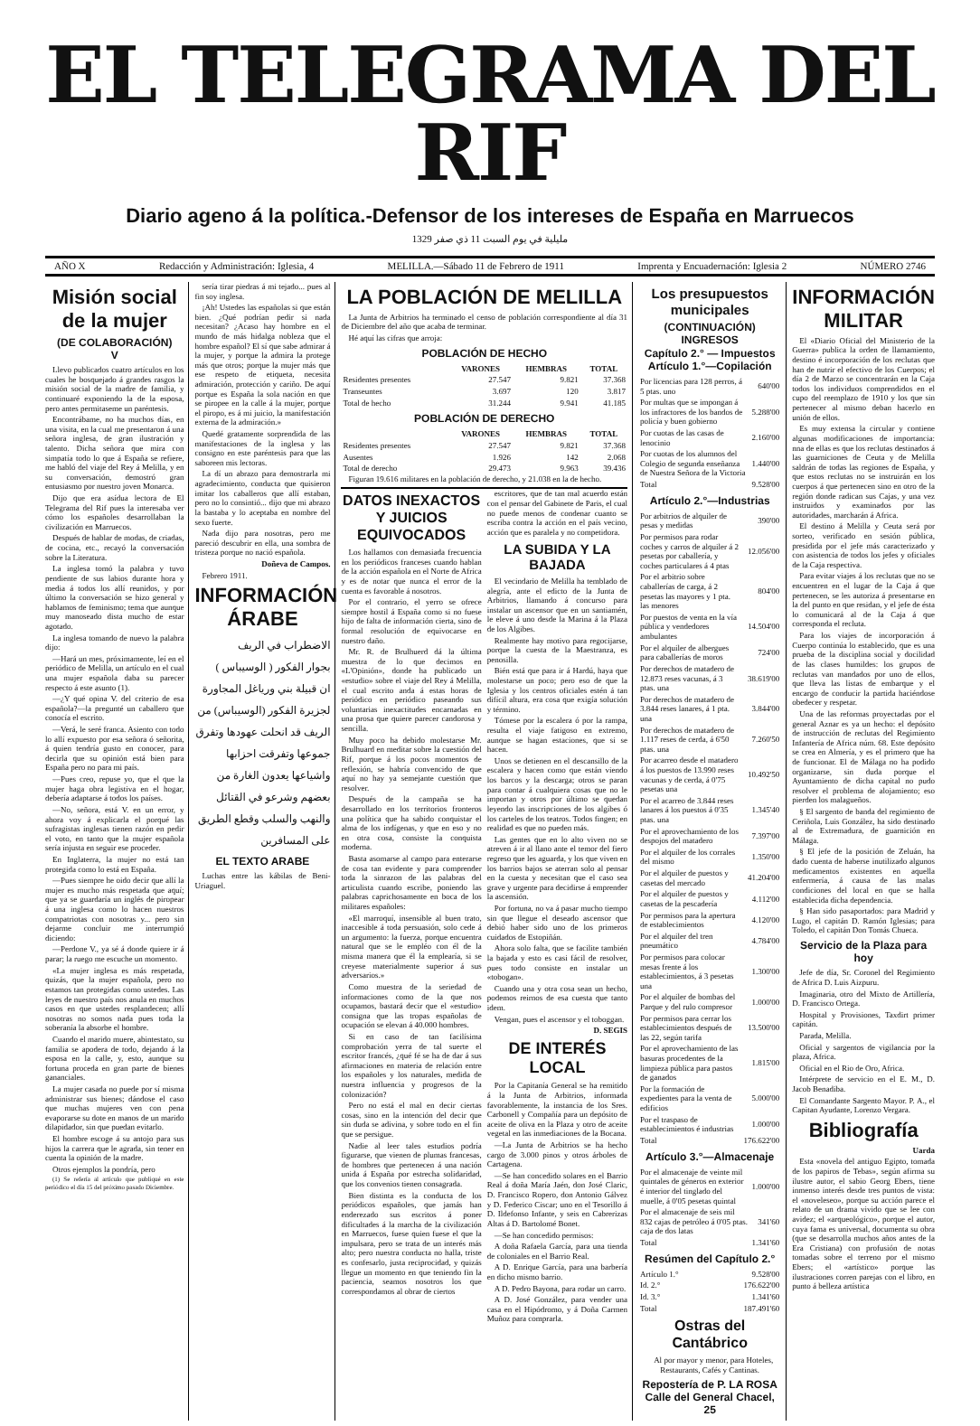EL TELEGRAMA DEL RIF
Diario ageno á la política.-Defensor de los intereses de España en Marruecos
مليلية في يوم السبت 11 ذي صفر 1329
AÑO X Redacción y Administración: Iglesia, 4 MELILLA.—Sábado 11 de Febrero de 1911 Imprenta y Encuadernación: Iglesia 2 NÚMERO 2746
Misión social de la mujer
(DE COLABORACIÓN)
V
Llevo publicados cuatro artículos en los cuales he bosquejado á grandes rasgos la misión social de la madre de familia, y continuaré exponiendo la de la esposa, pero antes permitaseme un paréntesis.
Encontrábame, no ha muchos días, en una visita, en la cual me presentaron á una señora inglesa, de gran ilustración y talento. Dicha señora que mira con simpatía todo lo que á España se refiere, me habló del viaje del Rey á Melilla, y en su conversación, demostró gran entusiasmo por nuestro joven Monarca.
Dijo que era asídua lectora de El Telegrama del Rif pues la interesaba ver cómo los españoles desarrollaban la civilización en Marruecos.
Después de hablar de modas, de criadas, de cocina, etc., recayó la conversación sobre la Literatura.
La inglesa tomó la palabra y tuvo pendiente de sus labios durante hora y media á todos los allí reunidos, y por último la conversación se hizo general y hablamos de feminismo; tema que aunque muy manoseado dista mucho de estar agotado.
La inglesa tomando de nuevo la palabra dijo:
—Hará un mes, próximamente, leí en el periódico de Melilla, un artículo en el cual una mujer española daba su parecer respecto á este asunto (1).
—¿Y qué opina V. del criterio de esa española?—la pregunté un caballero que conocía el escrito.
—Verá, le seré franca. Asiento con todo lo allí expuesto por esa señora ó señorita, á quien tendría gusto en conocer, para decirla que su opinión está bien para España pero no para mi país.
—Pues creo, repuse yo, que el que la mujer haga obra legistiva en el hogar, debería adaptarse á todos los países.
—No, señora, está V. en un error, y ahora voy á explicarla el porqué las sufragistas inglesas tienen razón en pedir el voto, en tanto que la mujer española sería injusta en seguir ese proceder.
En Inglaterra, la mujer no está tan protegida como lo está en España.
—Pues siempre he oido decir que allí la mujer es mucho más respetada que aquí; que ya se guardaría un inglés de piropear á una inglesa como lo hacen nuestros compatriotas con nosotras y... pero sin dejarme concluir me interrumpió diciendo:
—Perdone V., ya sé á donde quiere ir á parar; la ruego me escuche un momento.
«La mujer inglesa es más respetada, quizás, que la mujer española, pero no estamos tan protegidas como ustedes. Las leyes de nuestro país nos anula en muchos casos en que ustedes resplandecen; allí nosotras no somos nada pues toda la soberanía la absorbe el hombre.
Cuando el marido muere, abintestato, su familia se apodera de todo, dejando á la esposa en la calle, y, esto, aunque su fortuna proceda en gran parte de bienes gananciales.
La mujer casada no puede por sí misma administrar sus bienes; dándose el caso que muchas mujeres ven con pena evaporarse su dote en manos de un marido dilapidador, sin que puedan evitarlo.
El hombre escoge á su antojo para sus hijos la carrera que le agrada, sin tener en cuenta la opinión de la madre.
Otros ejemplos la pondría, pero
(1) Se refería al artículo que publiqué en este periódico el día 15 del próximo pasado Diciembre.
sería tirar piedras á mi tejado... pues al fin soy inglesa.
¡Ah! Ustedes las españolas si que están bien. ¿Qué podrían pedir si nada necesitan? ¿Acaso hay hombre en el mundo de más hidalga nobleza que el hombre español? El sí que sabe admirar á la mujer, y porque la admira la protege más que otros; porque la mujer más que ese respeto de etiqueta, necesita admiración, protección y cariño. De aquí porque es España la sola nación en que se piropee en la calle á la mujer, porque el piropo, es á mi juicio, la manifestación externa de la admiración.»
Quedé gratamente sorprendida de las manifestaciones de la inglesa y las consigno en este paréntesis para que las saboreen mis lectoras.
La dí un abrazo para demostrarla mi agradecimiento, conducta que quisieron imitar los caballeros que allí estaban, pero no lo consintió... dijo que mi abrazo la bastaba y lo aceptaba en nombre del sexo fuerte.
Nada dijo para nosotras, pero me pareció descubrir en ella, una sombra de tristeza porque no nació española.
Doñeva de Campos.
Febrero 1911.
INFORMACIÓN ÁRABE
الاضطراب في الريف
بجوار الفكور ( الوسيباس )
ان قبيلة بني ورياغل المجاورة لجزيرة الفكور (الوسيباس) من الريف قد انحلت عهودها وتفرق جموعها وتفرقت احزابها واشياعها يعدون الغارة من بعضهم وشرعو في القتائل والنهب والسلب وقطع الطريق على المسافرين
EL TEXTO ARABE
Luchas entre las kábilas de Beni-Uriaguel.
LA POBLACIÓN DE MELILLA
La Junta de Arbitrios ha terminado el censo de población correspondiente al día 31 de Diciembre del año que acaba de terminar.
Hé aquí las cifras que arroja:
POBLACIÓN DE HECHO
| | VARONES | HEMBRAS | TOTAL |
| --- | --- | --- | --- |
| Residentes presentes | 27.547 | 9.821 | 37.368 |
| Transeuntes | 3.697 | 120 | 3.817 |
| Total de hecho | 31.244 | 9.941 | 41.185 |
POBLACIÓN DE DERECHO
| | VARONES | HEMBRAS | TOTAL |
| --- | --- | --- | --- |
| Residentes presentes | 27.547 | 9.821 | 37.368 |
| Ausentes | 1.926 | 142 | 2.068 |
| Total de derecho | 29.473 | 9.963 | 39.436 |
Figuran 19.616 militares en la población de derecho, y 21.038 en la de hecho.
DATOS INEXACTOS Y JUICIOS EQUIVOCADOS
Los hallamos con demasiada frecuencia en los periódicos franceses cuando hablan de la acción española en el Norte de Africa y es de notar que nunca el error de la cuenta es favorable á nosotros.
Por el contrario, el yerro se ofrece siempre hostil á España como si no fuese hijo de falta de información cierta, sino de formal resolución de equivocarse en nuestro daño.
Mr. R. de Brulhuerd dá la última muestra de lo que decimos en «L'Opinión», donde ha publicado un «estudio» sobre el viaje del Rey á Melilla, el cual escrito anda á estas horas de periódico en periódico paseando sus voluntarias inexactitudes encarnadas en una prosa que quiere parecer candorosa y sencilla.
Muy poco ha debido molestarse Mr. Brulhuard en meditar sobre la cuestión del Rif, porque á los pocos momentos de reflexión, se habría convencido de que aquí no hay ya semejante cuestión que resolver.
Después de la campaña se ha desarrollado en los territorios fronteros una política que ha sabido conquistar el alma de los indígenas, y que en eso y no en otra cosa, consiste la conquista moderna.
Basta asomarse al campo para enterarse de cosa tan evidente y para comprender toda la sinrazon de las palabras del articulista cuando escribe, poniendo las palabras caprichosamente en boca de los militares españoles:
«El marroquí, insensible al buen trato, inaccesible á toda persuasión, solo cede á un argumento: la fuerza, porque encuentra natural que se le empléo con él de la misma manera que él la emplearía, si se creyese materialmente superior á sus adversarios.»
Como muestra de la seriedad de informaciones como de la que nos ocupamos, bastará decir que el «estudio» consigna que las tropas españolas de ocupación se elevan á 40.000 hombres.
Si en caso de tan facilísima comprobación yerra de tal suerte el escritor francés, ¿qué fé se ha de dar á sus afirmaciones en materia de relación entre los españoles y los naturales, medida de nuestra influencia y progresos de la colonización?
Pero no está el mal en decir ciertas cosas, sino en la intención del decir que sin duda se adivina, y sobre todo en el fin que se persigue.
Nadie al leer tales estudios podría figurarse, que vienen de plumas francesas, de hombres que pertenecen á una nación unida á España por estrecha solidaridad, que los convenios tienen consagrada.
Bien distinta es la conducta de los periódicos españoles, que jamás han enderezado sus escritos á poner dificultades á la marcha de la civilización en Marruecos, fuese quien fuese el que la impulsara, pero se trata de un interés más alto; pero nuestra conducta no halla, triste es confesarlo, justa reciprocidad, y quizás llegue un momento en que teniendo fin la paciencia, seamos nosotros los que correspondamos al obrar de ciertos
escritores, que de tan mal acuerdo están con el pensar del Gabinete de Paris, el cual no puede menos de condenar cuanto se escriba contra la acción en el país vecino, acción que es paralela y no competidora.
LA SUBIDA Y LA BAJADA
El vecindario de Melilla ha temblado de alegría, ante el edicto de la Junta de Arbitrios, llamando á concurso para instalar un ascensor que en un santiamén, le eleve á uno desde la Marina á la Plaza de los Algibes.
Realmente hay motivo para regocijarse, porque la cuesta de la Maestranza, es penosilla.
Bién está que para ir á Hardú, haya que molestarse un poco; pero eso de que la Iglesia y los centros oficiales estén á tan difícil altura, era cosa que exigía solución y término.
Tómese por la escalera ó por la rampa, resulta el viaje fatigoso en extremo, aunque se hagan estaciones, que si se hacen.
Unos se detienen en el descansillo de la escalera y hacen como que están viendo los barcos y la descarga; otros se paran para contar á cualquiera cosas que no le importan y otros por último se quedan leyendo las inscripciones de los algibes ó los carteles de los teatros. Todos fingen; en realidad es que no pueden más.
Las gentes que en lo alto viven no se atreven á ir al llano ante el temor del fiero regreso que les aguarda, y los que viven en los barrios bajos se aterran solo al pensar en la cuesta y necesitan que el caso sea grave y urgente para decidirse á emprender la ascensión.
Por fortuna, no va á pasar mucho tiempo sin que llegue el deseado ascensor que debió haber sido uno de los primeros cuidados de Estopiñán.
Ahora solo falta, que se facilite también la bajada y esto es casi fácil de resolver, pues todo consiste en instalar un «tobogan».
Cuando una y otra cosa sean un hecho, podemos reirnos de esa cuesta que tanto idem.
Vengan, pues el ascensor y el toboggan.
D. SEGIS
DE INTERÉS LOCAL
Por la Capitanía General se ha remitido á la Junta de Arbitrios, informada favorablemente, la instancia de los Sres. Carbonell y Compañía para un depósito de aceite de oliva en la Plaza y otro de aceite vegetal en las inmediaciones de la Bocana.
—La Junta de Arbitrios se ha hecho cargo de 3.000 pinos y otros árboles de Cartagena.
—Se han concedido solares en el Barrio Real á doña María Jaén, don José Claric, D. Francisco Ropero, don Antonio Gálvez y D. Federico Ciscar; uno en el Tesorillo á D. Ildefonso Infante, y seis en Cabrerizas Altas á D. Bartolomé Bonet.
—Se han concedido permisos:
A doña Rafaela García, para una tienda de coloniales en el Barrio Real.
A D. Enrique García, para una barbería en dicho mismo barrio.
A D. Pedro Bayona, para rodar un carro.
A D. José González, para vender una casa en el Hipódromo, y á Doña Carmen Muñoz para comprarla.
Los presupuestos municipales
(CONTINUACIÓN)
INGRESOS
Capítulo 2.° — Impuestos
Artículo 1.°—Copilación
| Por licencias para 128 perros, á 5 ptas. uno | 640'00 |
| Por multas que se impongan á los infractores de los bandos de policía y buen gobierno | 5.288'00 |
| Por cuotas de las casas de lenocinio | 2.160'00 |
| Por cuotas de los alumnos del Colegio de segunda enseñanza de Nuestra Señora de la Victoria | 1.440'00 |
| Total | 9.528'00 |
Artículo 2.°—Industrias
| Por arbitrios de alquiler de pesas y medidas | 390'00 |
| Por permisos para rodar coches y carros de alquiler á 2 pesetas por caballería, y coches particulares á 4 ptas | 12.056'00 |
| Por el arbitrio sobre caballerías de carga, á 2 pesetas las mayores y 1 pta. las menores | 804'00 |
| Por puestos de venta en la vía pública y vendedores ambulantes | 14.504'00 |
| Por el alquiler de albergues para caballerías de moros | 724'00 |
| Por derechos de matadero de 12.873 reses vacunas, á 3 ptas. una | 38.619'00 |
| Por derechos de matadero de 3.844 reses lanares, á 1 pta. una | 3.844'00 |
| Por derechos de matadero de 1.117 reses de cerda, á 6'50 ptas. una | 7.260'50 |
| Por acarreo desde el matadero á los puestos de 13.990 reses vacunas y de cerda, á 0'75 pesetas una | 10.492'50 |
| Por el acarreo de 3.844 reses lanares á los puestos á 0'35 ptas. una | 1.345'40 |
| Por el aprovechamiento de los despojos del matadero | 7.397'00 |
| Por el alquiler de los corrales del mismo | 1.350'00 |
| Por el alquiler de puestos y casetas del mercado | 41.204'00 |
| Por el alquiler de puestos y casetas de la pescadería | 4.112'00 |
| Por permisos para la apertura de establecimientos | 4.120'00 |
| Por el alquiler del tren pneumático | 4.784'00 |
| Por permisos para colocar mesas frente á los establecimientos, á 3 pesetas una | 1.300'00 |
| Por el alquiler de bombas del Parque y del rulo compresor | 1.000'00 |
| Por permisos para cerrar los establecimientos después de las 22, según tarifa | 13.500'00 |
| Por el aprovechamiento de las basuras procedentes de la limpieza pública para pastos de ganados | 1.815'00 |
| Por la formación de expedientes para la venta de edificios | 5.000'00 |
| Por el traspaso de establecimientos é industrias | 1.000'00 |
| Total | 176.622'00 |
Artículo 3.°—Almacenaje
| Por el almacenaje de veinte mil quintales de géneros en exterior é interior del tinglado del muelle, á 0'05 pesetas quintal | 1.000'00 |
| Por el almacenaje de seis mil 832 cajas de petróleo á 0'05 ptas. caja de dos latas | 341'60 |
| Total | 1.341'60 |
Resúmen del Capítulo 2.°
| Artículo 1.° | 9.528'00 |
| Id. 2.° | 176.622'00 |
| Id. 3.° | 1.341'60 |
| Total | 187.491'60 |
Ostras del Cantábrico
Al por mayor y menor, para Hoteles, Restaurants, Cafés y Cantinas.
Repostería de P. LA ROSA
Calle del General Chacel, 25
INFORMACIÓN MILITAR
El «Diario Oficial del Ministerio de la Guerra» publica la orden de llamamiento, destino é incorporación de los reclutas que han de nutrir el efectivo de los Cuerpos; el día 2 de Marzo se concentrarán en la Caja todos los individuos comprendidos en el cupo del reemplazo de 1910 y los que sin pertenecer al mismo deban hacerlo en unión de ellos.
Es muy extensa la circular y contiene algunas modificaciones de importancia: nna de ellas es que los reclutas destinados á las guarniciones de Ceuta y de Melilla saldrán de todas las regiones de España, y que estos reclutas no se instruirán en los cuerpos á que pertenecen sino en otro de la región donde radican sus Cajas, y una vez instruidos y examinados por las autoridades, marcharán á Africa.
El destino á Melilla y Ceuta será por sorteo, verificado en sesión pública, presidida por el jefe más caracterizado y con asistencia de todos los jefes y oficiales de la Caja respectiva.
Para evitar viajes á los reclutas que no se encuentren en el lugar de la Caja á que pertenecen, se les autoriza á presentarse en la del punto en que residan, y el jefe de ésta lo comunicará al de la Caja á que corresponda el recluta.
Para los viajes de incorporación á Cuerpo continúa lo establecido, que es una prueba de la disciplina social y docilidad de las clases humildes: los grupos de reclutas van mandados por uno de ellos, que lleva las listas de embarque y el encargo de conducir la partida haciéndose obedecer y respetar.
Una de las reformas proyectadas por el general Aznar es ya un hecho: el depósito de instrucción de reclutas del Regimiento Infantería de Africa núm. 68. Este depósito se crea en Almería, y es el primero que ha de funcionar. El de Málaga no ha podido organizarse, sin duda porque el Ayuntamiento de dicha capital no pudo resolver el problema de alojamiento; eso pierden los malagueños.
§ El sargento de banda del regimiento de Ceriñola, Luis González, ha sido destinado al de Extremadura, de guarnición en Málaga.
§ El jefe de la posición de Zeluán, ha dado cuenta de haberse inutilizado algunos medicamentos existentes en aquella enfermería, á causa de las malas condiciones del local en que se halla establecida dicha dependencia.
§ Han sido pasaportados: para Madrid y Lugo, el capitán D. Ramón Iglesias; para Toledo, el capitán Don Tomás Chueca.
Servicio de la Plaza para hoy
Jefe de día, Sr. Coronel del Regimiento de Africa D. Luis Aizpuru.
Imaginaria, otro del Mixto de Artillería, D. Francisco Ortega.
Hospital y Provisiones, Taxdirt primer capitán.
Parada, Melilla.
Oficial y sargentos de vigilancia por la plaza, Africa.
Oficial en el Rio de Oro, Africa.
Intérprete de servicio en el E. M., D. Jacob Benadiba.
El Comandante Sargento Mayor. P. A., el Capitan Ayudante, Lorenzo Vergara.
Bibliografía
Uarda
Esta «novela del antiguo Egipto, tomada de los papiros de Tebas», según afirma su ilustre autor, el sabio Georg Ebers, tiene inmenso interés desde tres puntos de vista: el «noveleseo», porque su acción parece el relato de un drama vivido que se lee con avidez; el «arqueológico», porque el autor, cuya fama es universal, documenta su obra (que se desarrolla muchos años antes de la Era Cristiana) con profusión de notas tomadas sobre el terreno por el mismo Ebers; el «artístico» porque las ilustraciones corren parejas con el libro, en punto á belleza artística